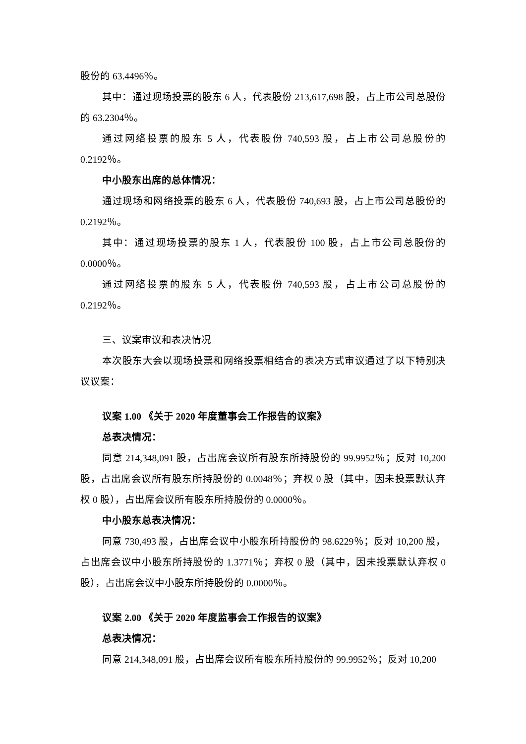股份的 63.4496％。
其中：通过现场投票的股东 6 人，代表股份 213,617,698 股，占上市公司总股份的 63.2304％。
通过网络投票的股东 5 人，代表股份 740,593 股，占上市公司总股份的 0.2192％。
中小股东出席的总体情况：
通过现场和网络投票的股东 6 人，代表股份 740,693 股，占上市公司总股份的 0.2192％。
其中：通过现场投票的股东 1 人，代表股份 100 股，占上市公司总股份的 0.0000％。
通过网络投票的股东 5 人，代表股份 740,593 股，占上市公司总股份的 0.2192％。
三、议案审议和表决情况
本次股东大会以现场投票和网络投票相结合的表决方式审议通过了以下特别决议议案：
议案 1.00 《关于 2020 年度董事会工作报告的议案》
总表决情况：
同意 214,348,091 股，占出席会议所有股东所持股份的 99.9952％；反对 10,200 股，占出席会议所有股东所持股份的 0.0048％；弃权 0 股（其中，因未投票默认弃权 0 股），占出席会议所有股东所持股份的 0.0000％。
中小股东总表决情况：
同意 730,493 股，占出席会议中小股东所持股份的 98.6229％；反对 10,200 股，占出席会议中小股东所持股份的 1.3771％；弃权 0 股（其中，因未投票默认弃权 0 股），占出席会议中小股东所持股份的 0.0000％。
议案 2.00 《关于 2020 年度监事会工作报告的议案》
总表决情况：
同意 214,348,091 股，占出席会议所有股东所持股份的 99.9952％；反对 10,200